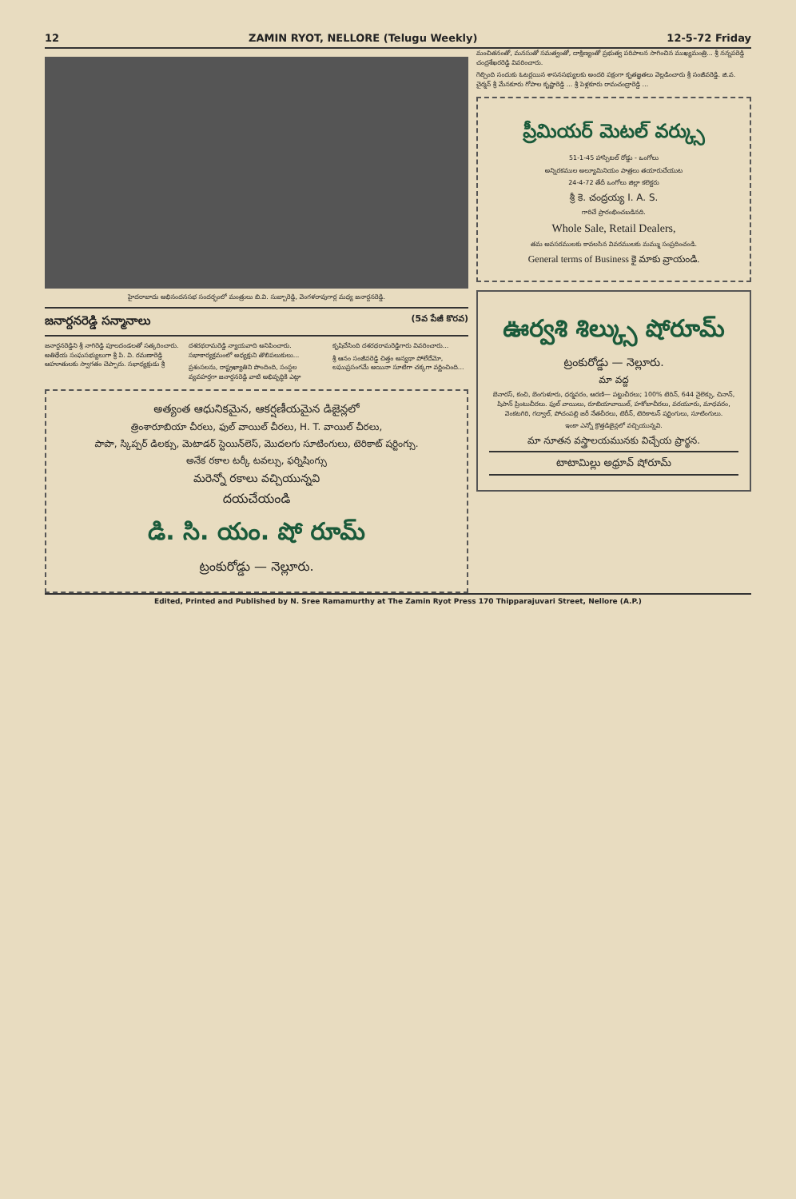12 ZAMIN RYOT, NELLORE (Telugu Weekly) 12-5-72 Friday
హైదరాబాదు అభినందనసభ సందర్భంలో మంత్రులు బి.వి. సుబ్బారెడ్డి, వెంగళరావుగార్ల మధ్య జనార్దనరెడ్డి.
జనార్దనరెడ్డి సన్మానాలు (5వ పేజీ కొరవ)
జనార్దనరెడ్డిని శ్రీ నాగిరెడ్డి పూలదండలతో సత్కరించారు. అతిథేయ సంఘసభ్యులుగా శ్రీ పి. వి. రమణారెడ్డి ఆహూతులకు స్వాగతం చెప్పారు. సభాధ్యక్షుడు శ్రీ దశరథరామరెడ్డి న్యాయవాది అనిపించారు. సభాకార్యక్రమంలో అధ్యక్షుని తొలిపలుకులు...
ప్రశంసలను, రాష్ట్రఖ్యాతిని పొందింది, సంస్థల వ్యవహర్తగా జనార్దనరెడ్డి వాటి అభివృద్ధికి ఎట్లా కృషిచేసింది దశరథరామరెడ్డిగారు వివరించారు...
శ్రీ ఆనం సంజీవరెడ్డి చిత్తం అన్యథా పోలేదేమో, లఘుప్రసంగమే అయినా సూటిగా చక్కగా వర్ణించింది...
అత్యంత ఆధునికమైన, ఆకర్షణీయమైన డిజైన్లలో
త్రింశారూబియా చీరలు, ఫుల్ వాయిల్ చీరలు, H. T. వాయిల్ చీరలు,
పాపా, స్కిప్పర్ డిలక్సు, మెటాడర్ స్టెయిన్‌లెస్, మొదలగు సూటింగులు, టెరికాట్ షర్టింగ్సు.
అనేక రకాల టర్కీ టవల్సు, ఫర్నిషింగ్సు
మరెన్నో రకాలు వచ్చియున్నవి
దయచేయండి
డి. సి. యం. షో రూమ్
ట్రంకురోడ్డు — నెల్లూరు.
మంచితనంతో, మనసుతో సమత్వంతో, దాక్షిణ్యంతో ప్రభుత్వ పరిపాలన సాగించిన ముఖ్యమంత్రి... శ్రీ నన్నపరెడ్డి చంద్రశేఖరరెడ్డి వివరించారు.
గెల్చింది సందుకు ఓటర్లయిన శాసనసభ్యులకు అందరి పక్షంగా కృతజ్ఞతలు వెల్లడించారు శ్రీ సంజీవరెడ్డి. జి.వ. చైర్మన్ శ్రీ మేనకూరు గోపాల కృష్ణారెడ్డి ... శ్రీ పెళ్లకూరు రామచంద్రారెడ్డి ...
ప్రీమియర్ మెటల్ వర్క్సు
51-1-45 హాస్పిటల్ రోడ్డు - ఒంగోలు
అన్నిరకముల అల్యూమినియం పాత్రలు తయారుచేయుట
24-4-72 తేదీ ఒంగోలు జిల్లా కలెక్టరు
శ్రీ కె. చంద్రయ్య I. A. S.
గారిచే ప్రారంభించబడినది.
Whole Sale, Retail Dealers,
తమ అవసరములకు కావలసిన వివరములకు మమ్ము సంప్రదించండి.
General terms of Business కై మాకు వ్రాయండి.
ఊర్వశి శిల్క్సు షోరూమ్
ట్రంకురోడ్డు — నెల్లూరు.
మా వద్ద
బెనారస్, కంచి, బెంగుళూరు, ధర్మవరం, ఆరణి— పట్టుచీరలు; 100% టెరిన్, 644 నైలెక్సు, చినాన్, షిపాన్ ప్రింటుచీరలు. ఫుల్ వాయిలు, రూబియావాయిల్, హకోబాచీరలు, వరయూరు, మాధవరం, వెంకటగిరి, గద్వాల్, పోచంపల్లి జరీ నేతచీరలు, టెరీన్, టెరికాటన్ షర్టింగులు, సూటింగులు.
ఇంకా ఎన్నో క్రొత్తడిజైన్లలో వచ్చియున్నవి.
మా నూతన వస్త్రాలయమునకు విచ్చేయ ప్రార్థన.
టాటామిల్లు అధ్రూవ్ షోరూమ్
Edited, Printed and Published by N. Sree Ramamurthy at The Zamin Ryot Press 170 Thipparajuvari Street, Nellore (A.P.)